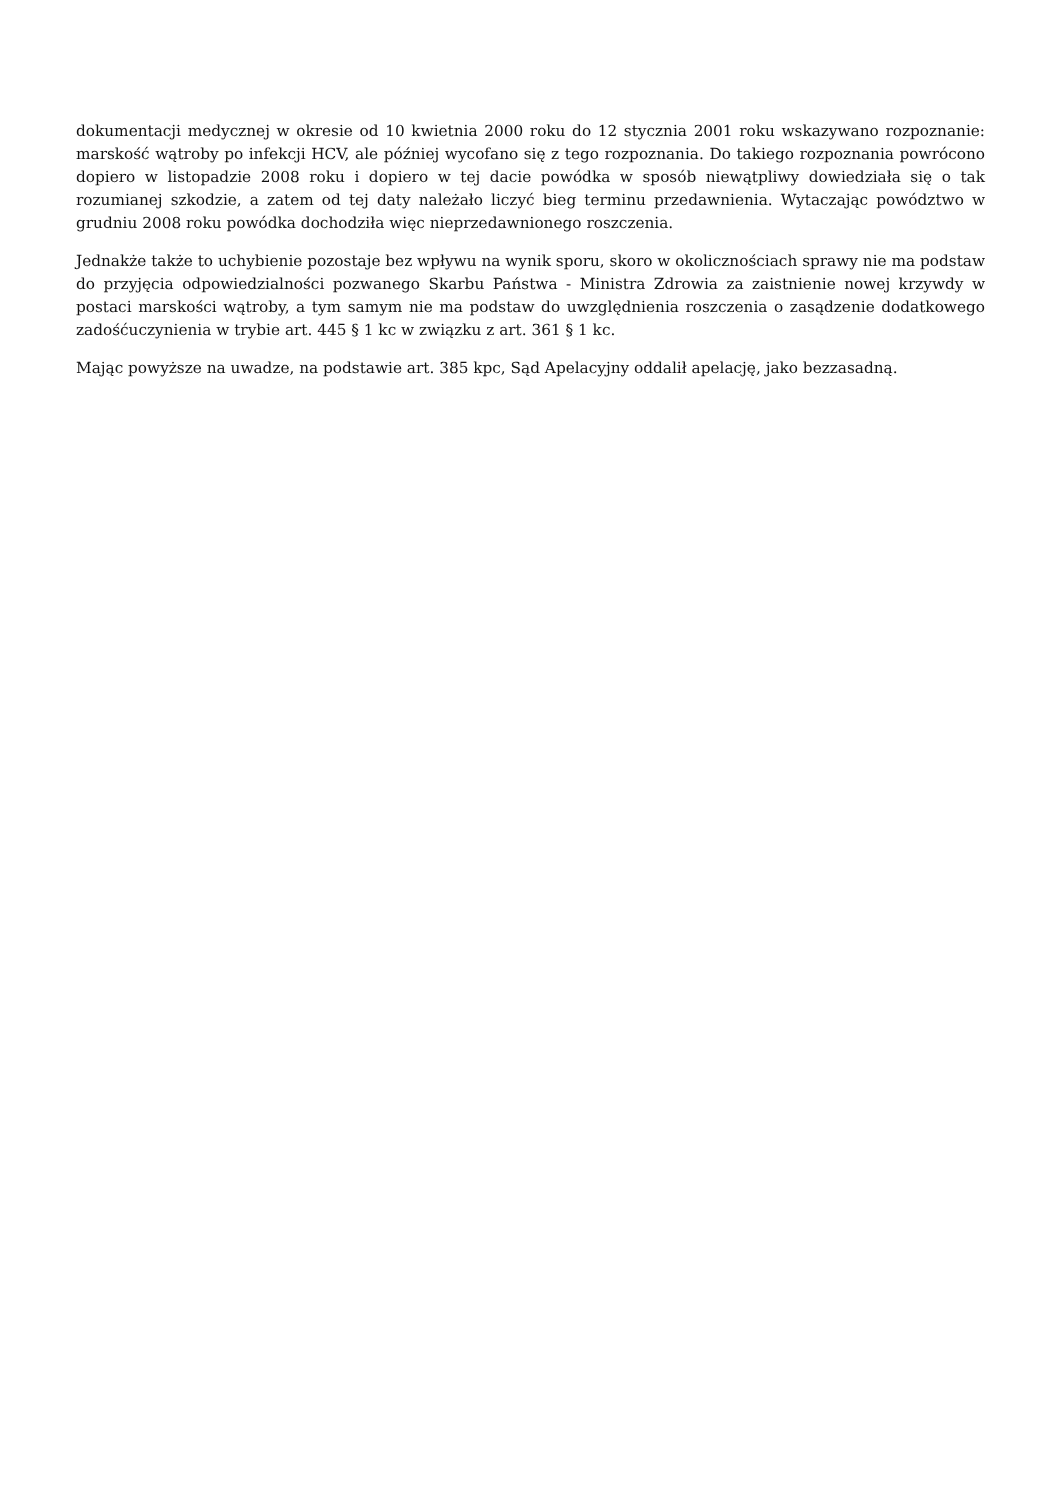dokumentacji medycznej w okresie od 10 kwietnia 2000 roku do 12 stycznia 2001 roku wskazywano rozpoznanie: marskość wątroby po infekcji HCV, ale później wycofano się z tego rozpoznania. Do takiego rozpoznania powrócono dopiero w listopadzie 2008 roku i dopiero w tej dacie powódka w sposób niewątpliwy dowiedziała się o tak rozumianej szkodzie, a zatem od tej daty należało liczyć bieg terminu przedawnienia. Wytaczając powództwo w grudniu 2008 roku powódka dochodziła więc nieprzedawnionego roszczenia.
Jednakże także to uchybienie pozostaje bez wpływu na wynik sporu, skoro w okolicznościach sprawy nie ma podstaw do przyjęcia odpowiedzialności pozwanego Skarbu Państwa - Ministra Zdrowia za zaistnienie nowej krzywdy w postaci marskości wątroby, a tym samym nie ma podstaw do uwzględnienia roszczenia o zasądzenie dodatkowego zadośćuczynienia w trybie art. 445 § 1 kc w związku z art. 361 § 1 kc.
Mając powyższe na uwadze, na podstawie art. 385 kpc, Sąd Apelacyjny oddalił apelację, jako bezzasadną.